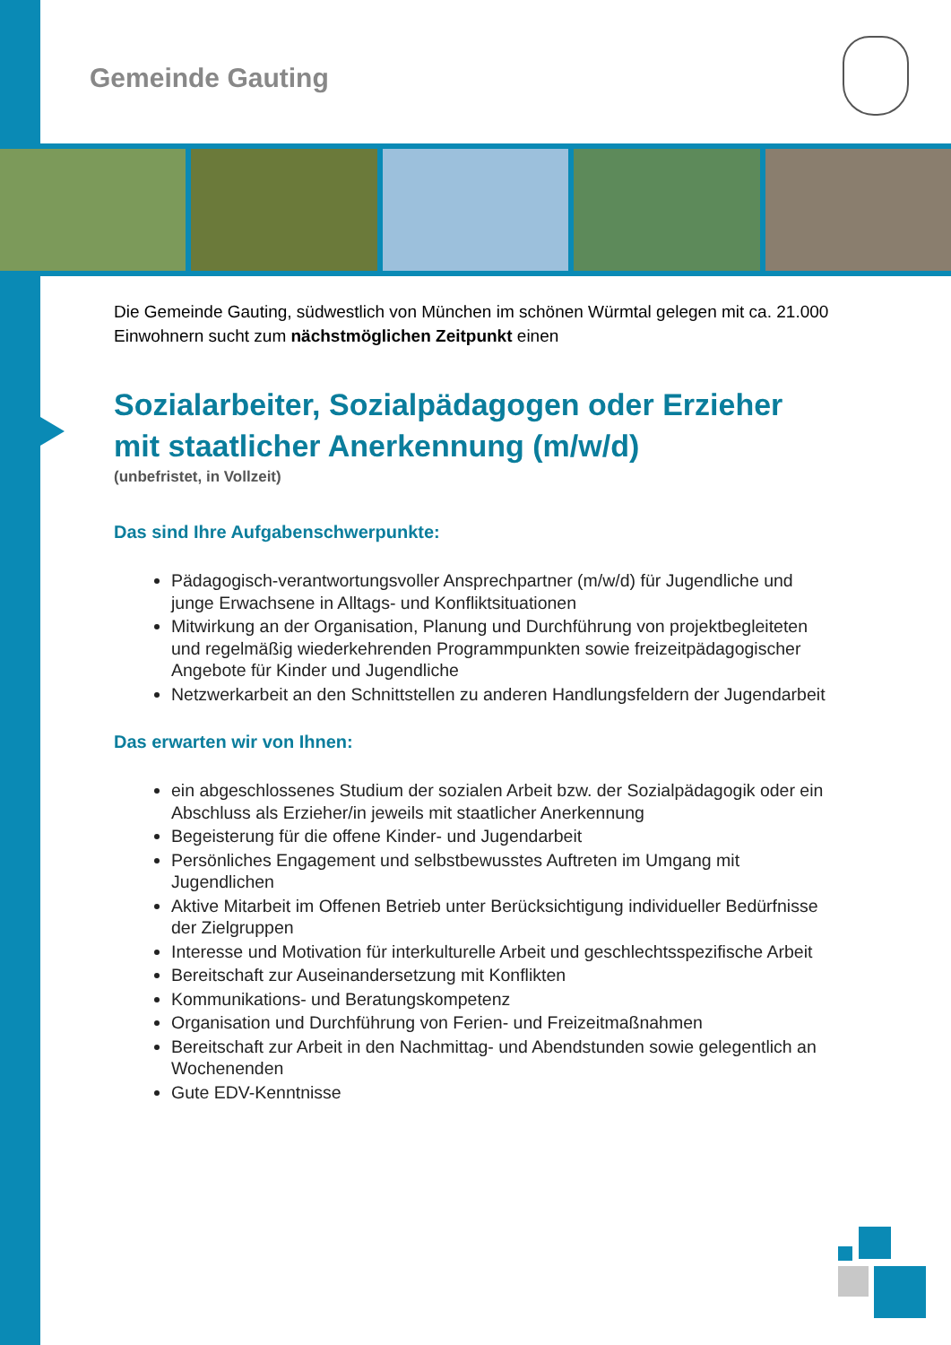Gemeinde Gauting
Die Gemeinde Gauting, südwestlich von München im schönen Würmtal gelegen mit ca. 21.000 Einwohnern sucht zum nächstmöglichen Zeitpunkt einen
Sozialarbeiter, Sozialpädagogen oder Erzieher mit staatlicher Anerkennung (m/w/d)
(unbefristet, in Vollzeit)
Das sind Ihre Aufgabenschwerpunkte:
Pädagogisch-verantwortungsvoller Ansprechpartner (m/w/d) für Jugendliche und junge Erwachsene in Alltags- und Konfliktsituationen
Mitwirkung an der Organisation, Planung und Durchführung von projektbegleiteten und regelmäßig wiederkehrenden Programmpunkten sowie freizeitpädagogischer Angebote für Kinder und Jugendliche
Netzwerkarbeit an den Schnittstellen zu anderen Handlungsfeldern der Jugendarbeit
Das erwarten wir von Ihnen:
ein abgeschlossenes Studium der sozialen Arbeit bzw. der Sozialpädagogik oder ein Abschluss als Erzieher/in jeweils mit staatlicher Anerkennung
Begeisterung für die offene Kinder- und Jugendarbeit
Persönliches Engagement und selbstbewusstes Auftreten im Umgang mit Jugendlichen
Aktive Mitarbeit im Offenen Betrieb unter Berücksichtigung individueller Bedürfnisse der Zielgruppen
Interesse und Motivation für interkulturelle Arbeit und geschlechtsspezifische Arbeit
Bereitschaft zur Auseinandersetzung mit Konflikten
Kommunikations- und Beratungskompetenz
Organisation und Durchführung von Ferien- und Freizeitmaßnahmen
Bereitschaft zur Arbeit in den Nachmittag- und Abendstunden sowie gelegentlich an Wochenenden
Gute EDV-Kenntnisse